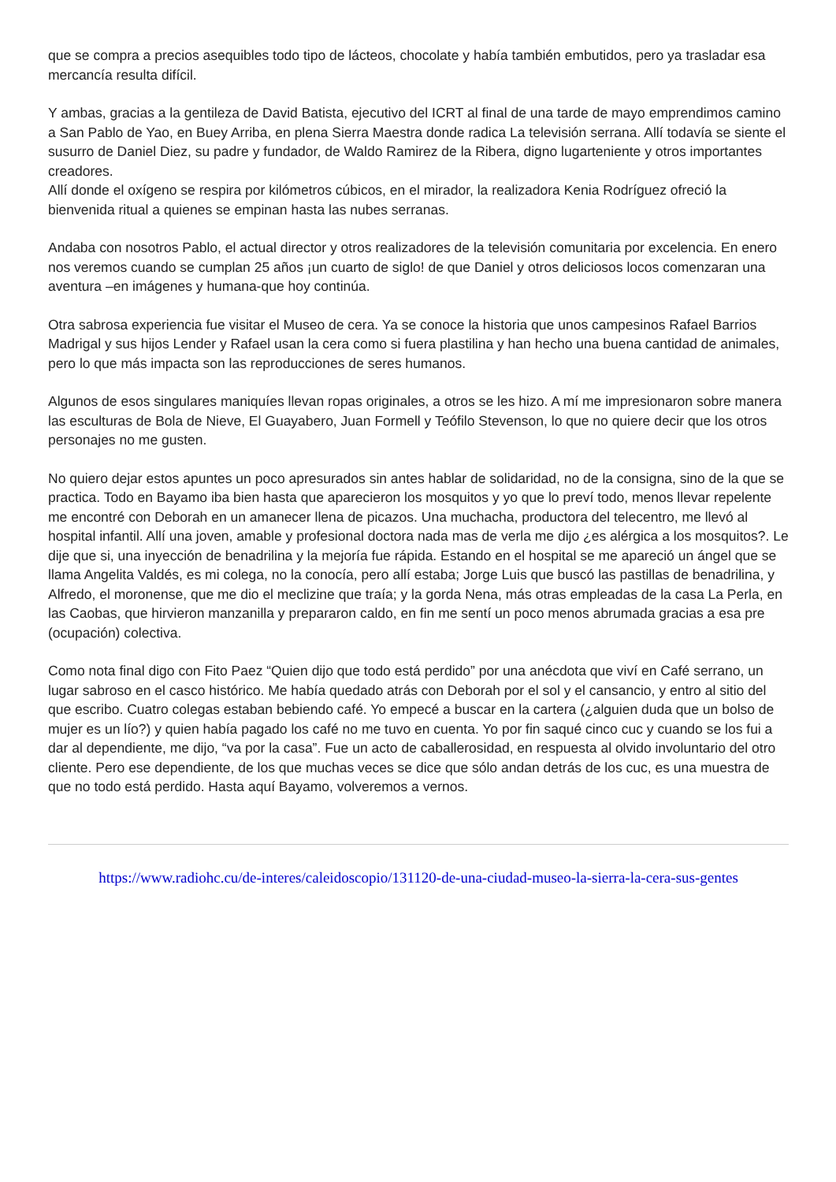que se compra a precios asequibles todo tipo de lácteos, chocolate y había también embutidos, pero ya trasladar esa mercancía resulta difícil.
Y ambas, gracias a la gentileza de David Batista, ejecutivo del ICRT al final de una tarde de mayo emprendimos camino a San Pablo de Yao, en Buey Arriba, en plena Sierra Maestra donde radica La televisión serrana. Allí todavía se siente el susurro de Daniel Diez, su padre y fundador, de Waldo Ramirez de la Ribera, digno lugarteniente y otros importantes creadores.
Allí donde el oxígeno se respira por kilómetros cúbicos, en el mirador, la realizadora Kenia Rodríguez ofreció la bienvenida ritual a quienes se empinan hasta las nubes serranas.
Andaba con nosotros Pablo, el actual director y otros realizadores de la televisión comunitaria por excelencia. En enero nos veremos cuando se cumplan 25 años ¡un cuarto de siglo! de que Daniel y otros deliciosos locos comenzaran una aventura –en imágenes y humana-que hoy continúa.
Otra sabrosa experiencia fue visitar el Museo de cera. Ya se conoce la historia que unos campesinos Rafael Barrios Madrigal y sus hijos Lender y Rafael usan la cera como si fuera plastilina y han hecho una buena cantidad de animales, pero lo que más impacta son las reproducciones de seres humanos.
Algunos de esos singulares maniquíes llevan ropas originales, a otros se les hizo. A mí me impresionaron sobre manera las esculturas de Bola de Nieve, El Guayabero, Juan Formell y Teófilo Stevenson, lo que no quiere decir que los otros personajes no me gusten.
No quiero dejar estos apuntes un poco apresurados sin antes hablar de solidaridad, no de la consigna, sino de la que se practica. Todo en Bayamo iba bien hasta que aparecieron los mosquitos y yo que lo preví todo, menos llevar repelente me encontré con Deborah en un amanecer llena de picazos. Una muchacha, productora del telecentro, me llevó al hospital infantil. Allí una joven, amable y profesional doctora nada mas de verla me dijo ¿es alérgica a los mosquitos?. Le dije que si, una inyección de benadrilina y la mejoría fue rápida. Estando en el hospital se me apareció un ángel que se llama Angelita Valdés, es mi colega, no la conocía, pero allí estaba; Jorge Luis que buscó las pastillas de benadrilina, y Alfredo, el moronense, que me dio el meclizine que traía; y la gorda Nena, más otras empleadas de la casa La Perla, en las Caobas, que hirvieron manzanilla y prepararon caldo, en fin me sentí un poco menos abrumada gracias a esa pre (ocupación) colectiva.
Como nota final digo con Fito Paez “Quien dijo que todo está perdido” por una anécdota que viví en Café serrano, un lugar sabroso en el casco histórico. Me había quedado atrás con Deborah por el sol y el cansancio, y entro al sitio del que escribo. Cuatro colegas estaban bebiendo café. Yo empecé a buscar en la cartera (¿alguien duda que un bolso de mujer es un lío?) y quien había pagado los café no me tuvo en cuenta. Yo por fin saqué cinco cuc y cuando se los fui a dar al dependiente, me dijo, “va por la casa”. Fue un acto de caballerosidad, en respuesta al olvido involuntario del otro cliente. Pero ese dependiente, de los que muchas veces se dice que sólo andan detrás de los cuc, es una muestra de que no todo está perdido. Hasta aquí Bayamo, volveremos a vernos.
https://www.radiohc.cu/de-interes/caleidoscopio/131120-de-una-ciudad-museo-la-sierra-la-cera-sus-gentes